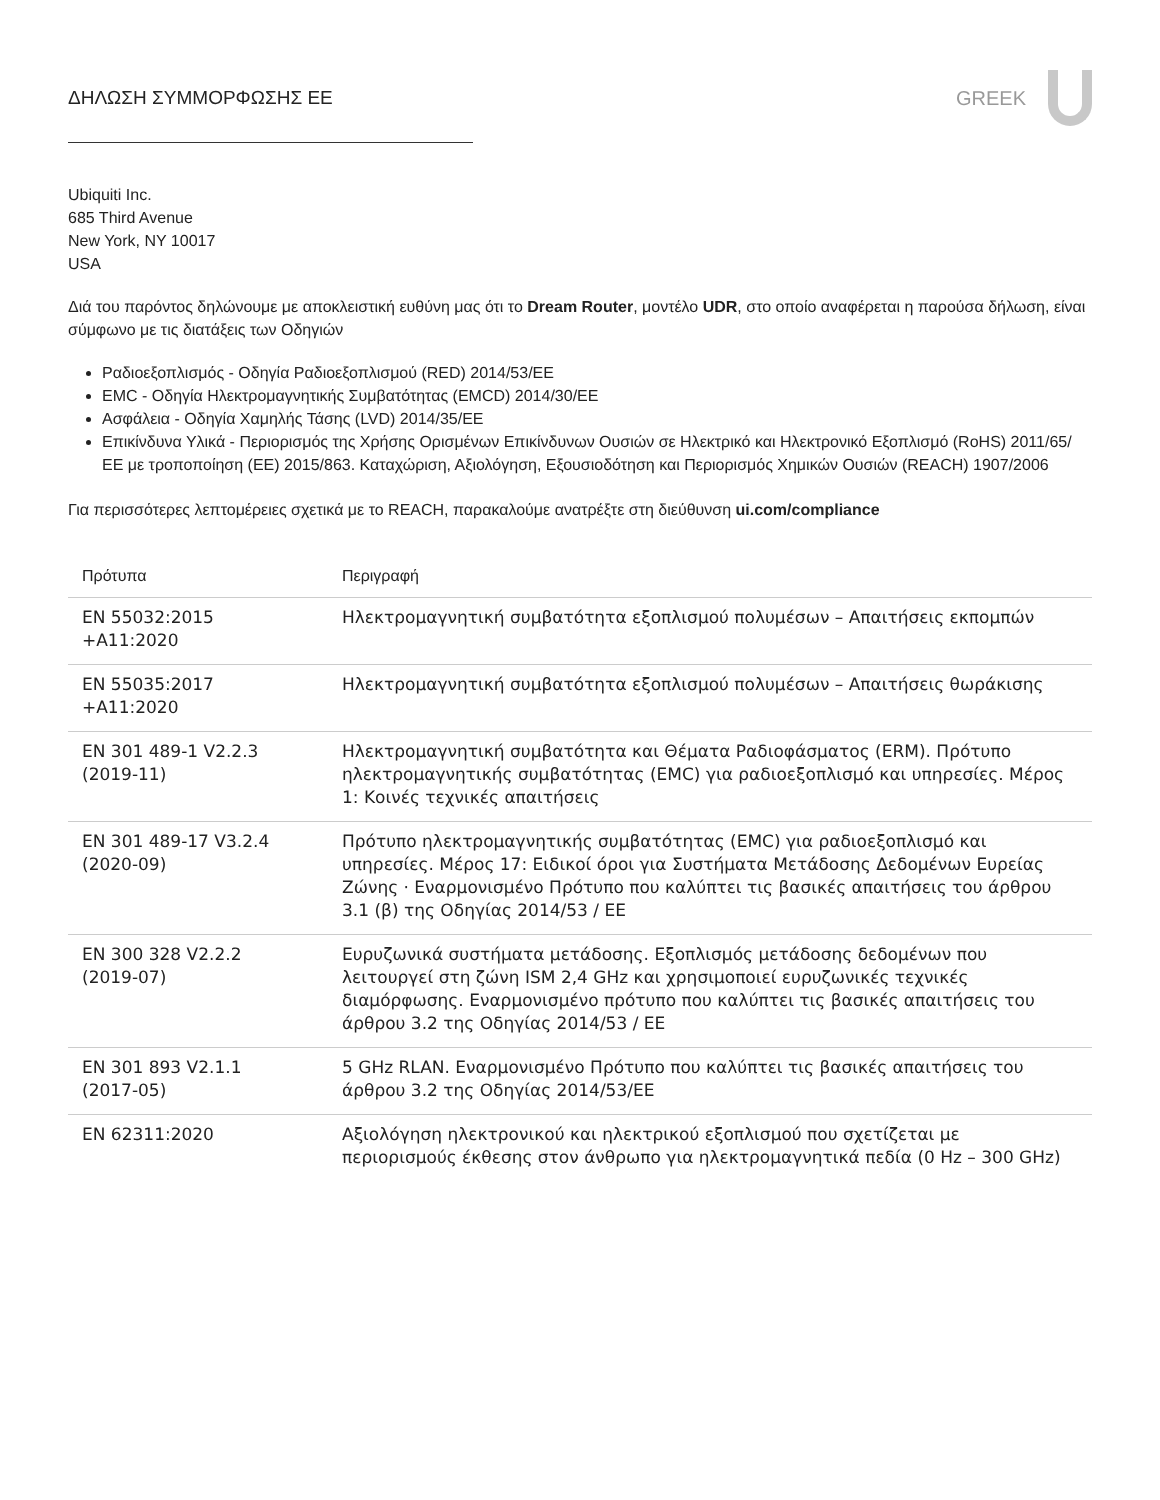ΔΗΛΩΣΗ ΣΥΜΜΟΡΦΩΣΗΣ ΕΕ GREEK
Ubiquiti Inc.
685 Third Avenue
New York, NY 10017
USA
Διά του παρόντος δηλώνουμε με αποκλειστική ευθύνη μας ότι το Dream Router, μοντέλο UDR, στο οποίο αναφέρεται η παρούσα δήλωση, είναι σύμφωνο με τις διατάξεις των Οδηγιών
Ραδιοεξοπλισμός - Οδηγία Ραδιοεξοπλισμού (RED) 2014/53/ΕΕ
EMC - Οδηγία Ηλεκτρομαγνητικής Συμβατότητας (EMCD) 2014/30/ΕΕ
Ασφάλεια - Οδηγία Χαμηλής Τάσης (LVD) 2014/35/ΕΕ
Επικίνδυνα Υλικά - Περιορισμός της Χρήσης Ορισμένων Επικίνδυνων Ουσιών σε Ηλεκτρικό και Ηλεκτρονικό Εξοπλισμό (RoHS) 2011/65/ΕΕ με τροποποίηση (ΕΕ) 2015/863. Καταχώριση, Αξιολόγηση, Εξουσιοδότηση και Περιορισμός Χημικών Ουσιών (REACH) 1907/2006
Για περισσότερες λεπτομέρειες σχετικά με το REACH, παρακαλούμε ανατρέξτε στη διεύθυνση ui.com/compliance
| Πρότυπα | Περιγραφή |
| --- | --- |
| EN 55032:2015 +A11:2020 | Ηλεκτρομαγνητική συμβατότητα εξοπλισμού πολυμέσων – Απαιτήσεις εκπομπών |
| EN 55035:2017 +A11:2020 | Ηλεκτρομαγνητική συμβατότητα εξοπλισμού πολυμέσων – Απαιτήσεις θωράκισης |
| EN 301 489-1 V2.2.3 (2019-11) | Ηλεκτρομαγνητική συμβατότητα και Θέματα Ραδιοφάσματος (ERM). Πρότυπο ηλεκτρομαγνητικής συμβατότητας (EMC) για ραδιοεξοπλισμό και υπηρεσίες. Μέρος 1: Κοινές τεχνικές απαιτήσεις |
| EN 301 489-17 V3.2.4 (2020-09) | Πρότυπο ηλεκτρομαγνητικής συμβατότητας (EMC) για ραδιοεξοπλισμό και υπηρεσίες. Μέρος 17: Ειδικοί όροι για Συστήματα Μετάδοσης Δεδομένων Ευρείας Ζώνης · Εναρμονισμένο Πρότυπο που καλύπτει τις βασικές απαιτήσεις του άρθρου 3.1 (β) της Οδηγίας 2014/53 / ΕΕ |
| EN 300 328 V2.2.2 (2019-07) | Ευρυζωνικά συστήματα μετάδοσης. Εξοπλισμός μετάδοσης δεδομένων που λειτουργεί στη ζώνη ISM 2,4 GHz και χρησιμοποιεί ευρυζωνικές τεχνικές διαμόρφωσης. Εναρμονισμένο πρότυπο που καλύπτει τις βασικές απαιτήσεις του άρθρου 3.2 της Οδηγίας 2014/53 / ΕΕ |
| EN 301 893 V2.1.1 (2017-05) | 5 GHz RLAN. Εναρμονισμένο Πρότυπο που καλύπτει τις βασικές απαιτήσεις του άρθρου 3.2 της Οδηγίας 2014/53/ΕΕ |
| EN 62311:2020 | Αξιολόγηση ηλεκτρονικού και ηλεκτρικού εξοπλισμού που σχετίζεται με περιορισμούς έκθεσης στον άνθρωπο για ηλεκτρομαγνητικά πεδία (0 Hz – 300 GHz) |